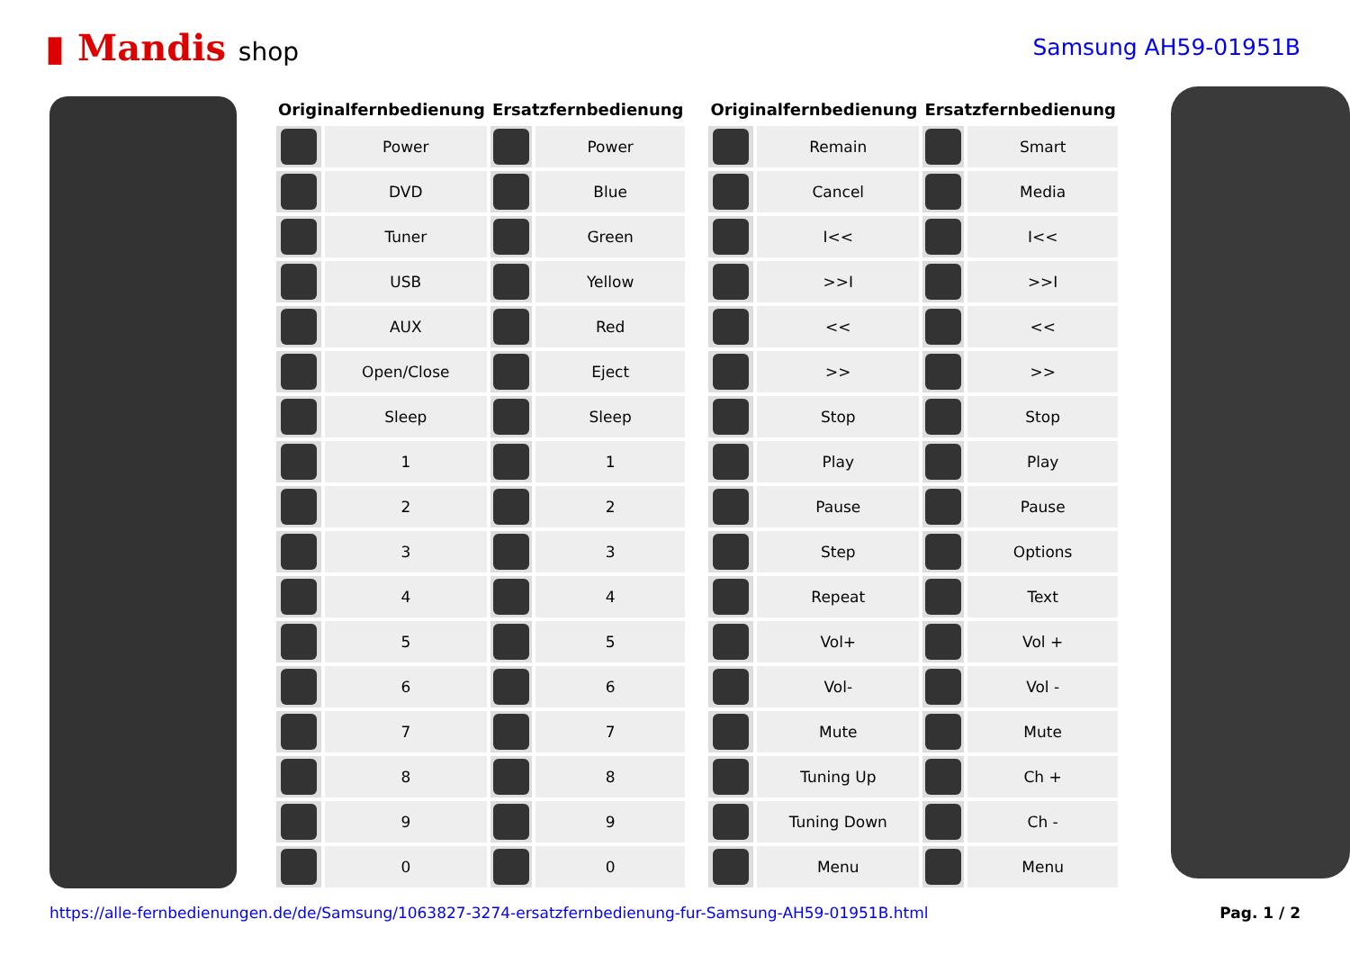▮ Mandis shop Samsung AH59-01951B
| Originalfernbedienung | | Ersatzfernbedienung | |
| --- | --- | --- | --- |
| | Power | | Power |
| | DVD | | Blue |
| | Tuner | | Green |
| | USB | | Yellow |
| | AUX | | Red |
| | Open/Close | | Eject |
| | Sleep | | Sleep |
| | 1 | | 1 |
| | 2 | | 2 |
| | 3 | | 3 |
| | 4 | | 4 |
| | 5 | | 5 |
| | 6 | | 6 |
| | 7 | | 7 |
| | 8 | | 8 |
| | 9 | | 9 |
| | 0 | | 0 |
| Originalfernbedienung | | Ersatzfernbedienung | |
| --- | --- | --- | --- |
| | Remain | | Smart |
| | Cancel | | Media |
| | I<< | | I<< |
| | >>I | | >>I |
| | << | | << |
| | >> | | >> |
| | Stop | | Stop |
| | Play | | Play |
| | Pause | | Pause |
| | Step | | Options |
| | Repeat | | Text |
| | Vol+ | | Vol + |
| | Vol- | | Vol - |
| | Mute | | Mute |
| | Tuning Up | | Ch + |
| | Tuning Down | | Ch - |
| | Menu | | Menu |
https://alle-fernbedienungen.de/de/Samsung/1063827-3274-ersatzfernbedienung-fur-Samsung-AH59-01951B.html Pag. 1 / 2